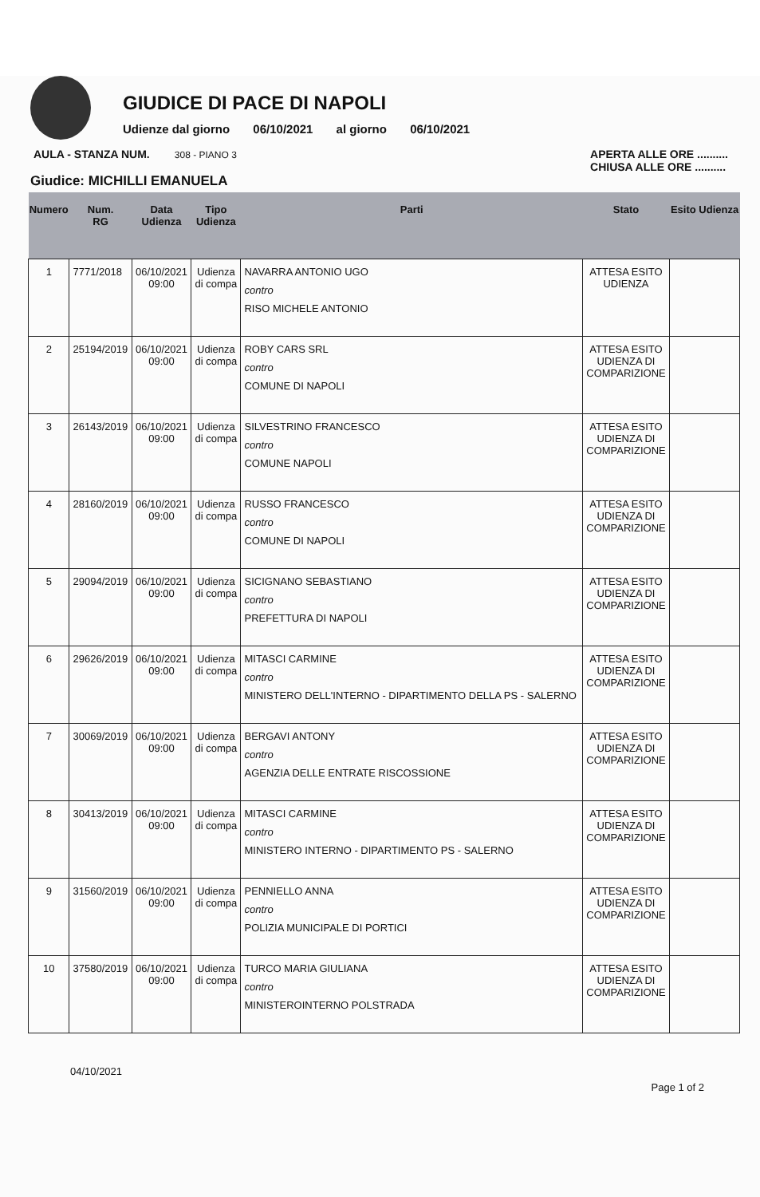GIUDICE DI PACE DI NAPOLI
Udienze dal giorno 06/10/2021 al giorno 06/10/2021
AULA - STANZA NUM. 308 - PIANO 3 APERTA ALLE ORE ..........
CHIUSA ALLE ORE ..........
Giudice: MICHILLI EMANUELA
| Numero | Num. RG | Data Udienza | Tipo Udienza | Parti | Stato | Esito Udienza |
| --- | --- | --- | --- | --- | --- | --- |
| 1 | 7771/2018 | 06/10/2021 09:00 | Udienza di compa | NAVARRA ANTONIO UGO contro RISO MICHELE ANTONIO | ATTESA ESITO UDIENZA | |
| 2 | 25194/2019 | 06/10/2021 09:00 | Udienza di compa | ROBY CARS SRL contro COMUNE DI NAPOLI | ATTESA ESITO UDIENZA DI COMPARIZIONE | |
| 3 | 26143/2019 | 06/10/2021 09:00 | Udienza di compa | SILVESTRINO FRANCESCO contro COMUNE NAPOLI | ATTESA ESITO UDIENZA DI COMPARIZIONE | |
| 4 | 28160/2019 | 06/10/2021 09:00 | Udienza di compa | RUSSO FRANCESCO contro COMUNE DI NAPOLI | ATTESA ESITO UDIENZA DI COMPARIZIONE | |
| 5 | 29094/2019 | 06/10/2021 09:00 | Udienza di compa | SICIGNANO SEBASTIANO contro PREFETTURA DI NAPOLI | ATTESA ESITO UDIENZA DI COMPARIZIONE | |
| 6 | 29626/2019 | 06/10/2021 09:00 | Udienza di compa | MITASCI CARMINE contro MINISTERO DELL'INTERNO - DIPARTIMENTO DELLA PS - SALERNO | ATTESA ESITO UDIENZA DI COMPARIZIONE | |
| 7 | 30069/2019 | 06/10/2021 09:00 | Udienza di compa | BERGAVI ANTONY contro AGENZIA DELLE ENTRATE RISCOSSIONE | ATTESA ESITO UDIENZA DI COMPARIZIONE | |
| 8 | 30413/2019 | 06/10/2021 09:00 | Udienza di compa | MITASCI CARMINE contro MINISTERO INTERNO - DIPARTIMENTO PS - SALERNO | ATTESA ESITO UDIENZA DI COMPARIZIONE | |
| 9 | 31560/2019 | 06/10/2021 09:00 | Udienza di compa | PENNIELLO ANNA contro POLIZIA MUNICIPALE DI PORTICI | ATTESA ESITO UDIENZA DI COMPARIZIONE | |
| 10 | 37580/2019 | 06/10/2021 09:00 | Udienza di compa | TURCO MARIA GIULIANA contro MINISTEROINTERNO POLSTRADA | ATTESA ESITO UDIENZA DI COMPARIZIONE | |
04/10/2021 Page 1 of 2